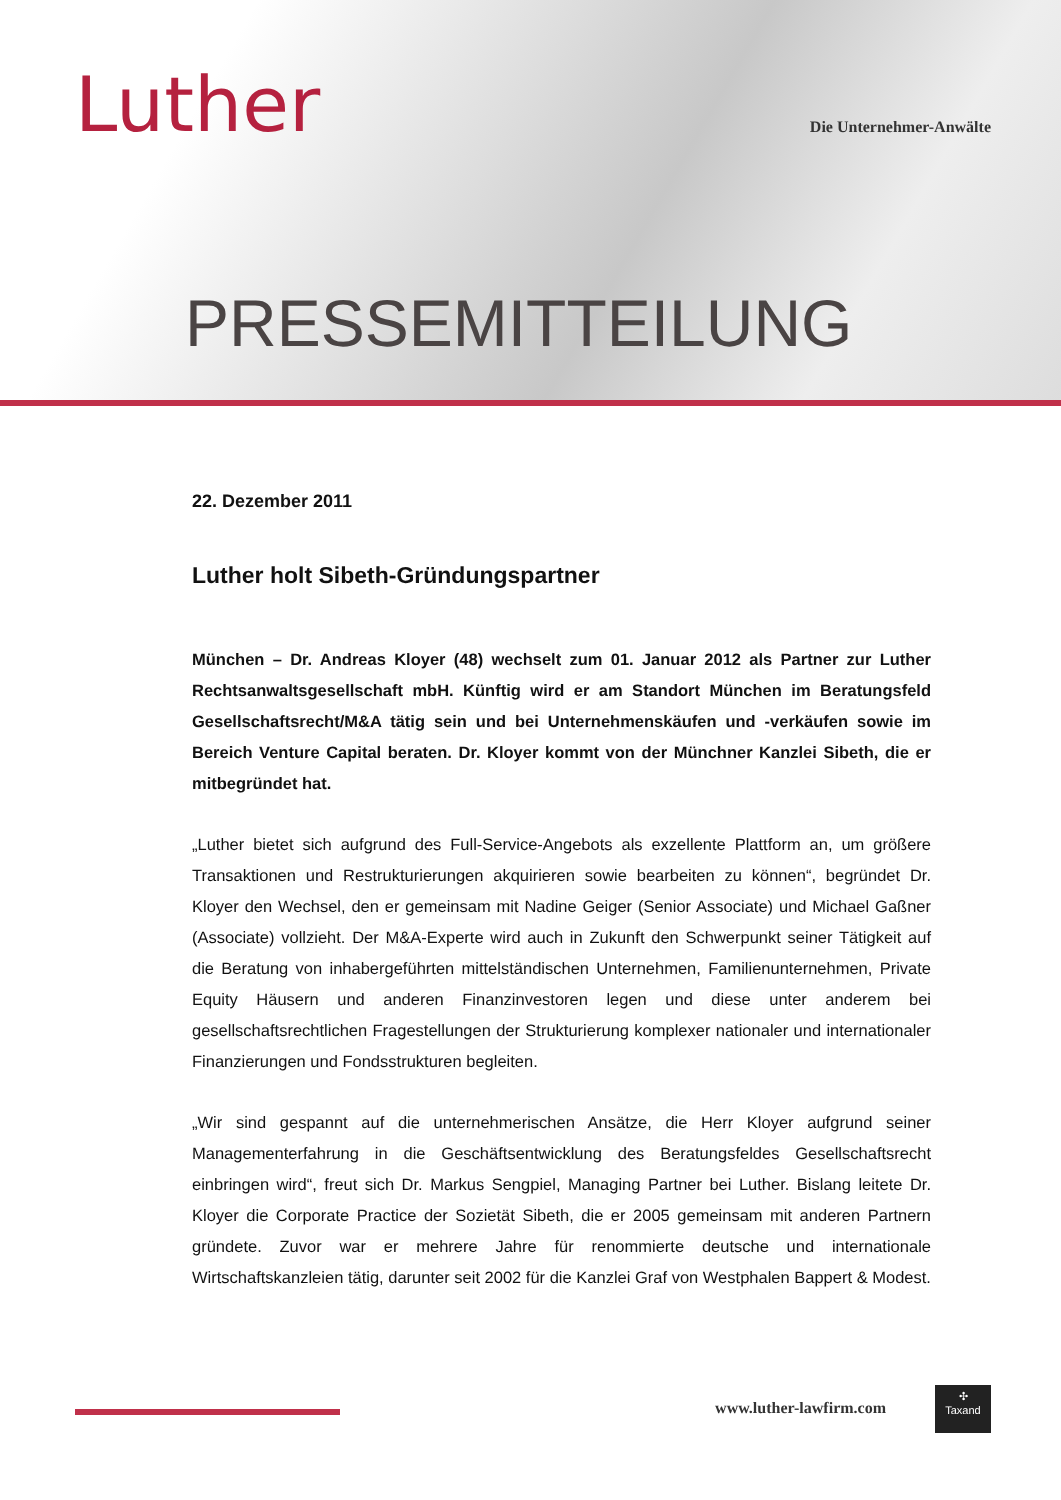Luther Die Unternehmer-Anwälte
PRESSEMITTEILUNG
22. Dezember 2011
Luther holt Sibeth-Gründungspartner
München – Dr. Andreas Kloyer (48) wechselt zum 01. Januar 2012 als Partner zur Luther Rechtsanwaltsgesellschaft mbH. Künftig wird er am Standort München im Beratungsfeld Gesellschaftsrecht/M&A tätig sein und bei Unternehmenskäufen und -verkäufen sowie im Bereich Venture Capital beraten. Dr. Kloyer kommt von der Münchner Kanzlei Sibeth, die er mitbegründet hat.
„Luther bietet sich aufgrund des Full-Service-Angebots als exzellente Plattform an, um größere Transaktionen und Restrukturierungen akquirieren sowie bearbeiten zu können“, begründet Dr. Kloyer den Wechsel, den er gemeinsam mit Nadine Geiger (Senior Associate) und Michael Gaßner (Associate) vollzieht. Der M&A-Experte wird auch in Zukunft den Schwerpunkt seiner Tätigkeit auf die Beratung von inhabergeführten mittelständischen Unternehmen, Familienunternehmen, Private Equity Häusern und anderen Finanzinvestoren legen und diese unter anderem bei gesellschaftsrechtlichen Fragestellungen der Strukturierung komplexer nationaler und internationaler Finanzierungen und Fondsstrukturen begleiten.
„Wir sind gespannt auf die unternehmerischen Ansätze, die Herr Kloyer aufgrund seiner Managementerfahrung in die Geschäftsentwicklung des Beratungsfeldes Gesellschaftsrecht einbringen wird“, freut sich Dr. Markus Sengpiel, Managing Partner bei Luther. Bislang leitete Dr. Kloyer die Corporate Practice der Sozietät Sibeth, die er 2005 gemeinsam mit anderen Partnern gründete. Zuvor war er mehrere Jahre für renommierte deutsche und internationale Wirtschaftskanzleien tätig, darunter seit 2002 für die Kanzlei Graf von Westphalen Bappert & Modest.
www.luther-lawfirm.com
✣
Taxand